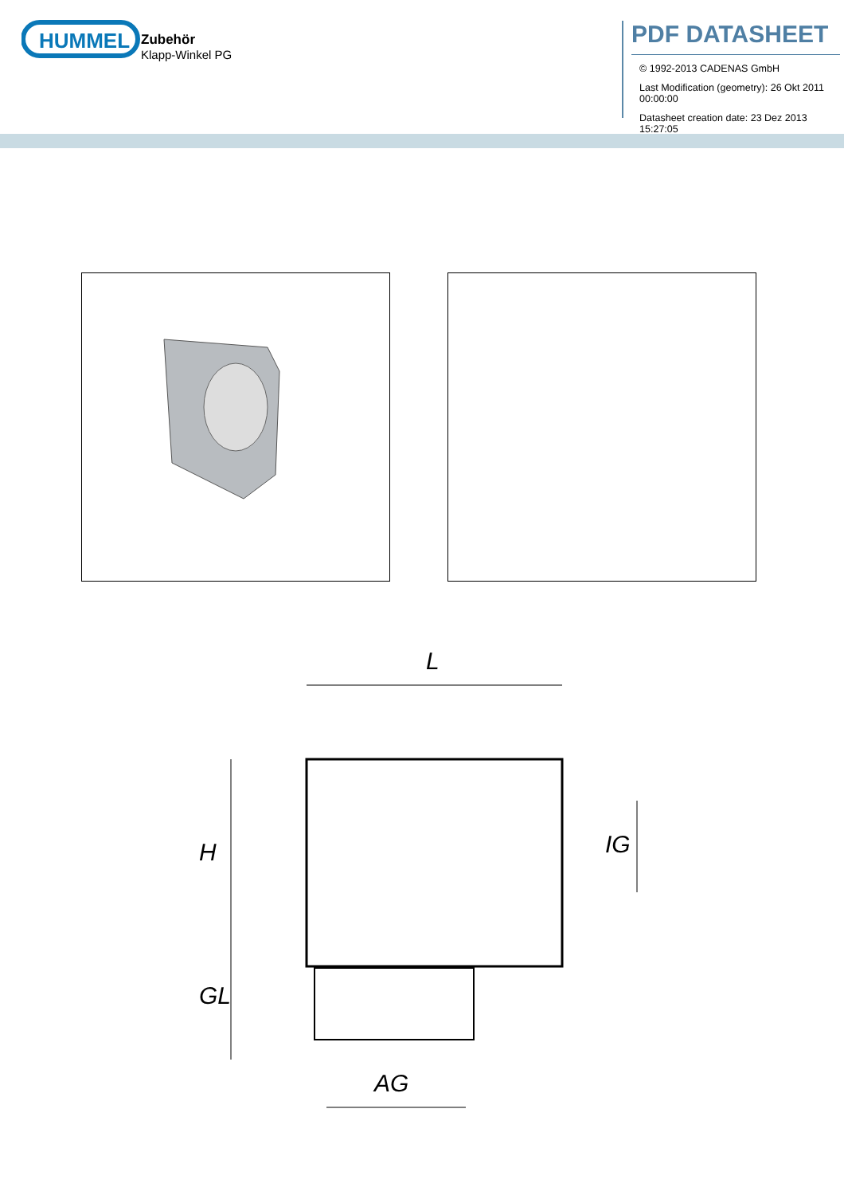HUMMEL
Zubehör
Klapp-Winkel PG
PDF DATASHEET
© 1992-2013 CADENAS GmbH
Last Modification (geometry): 26 Okt 2011 00:00:00
Datasheet creation date: 23 Dez 2013 15:27:05
L
H
GL
IG
AG